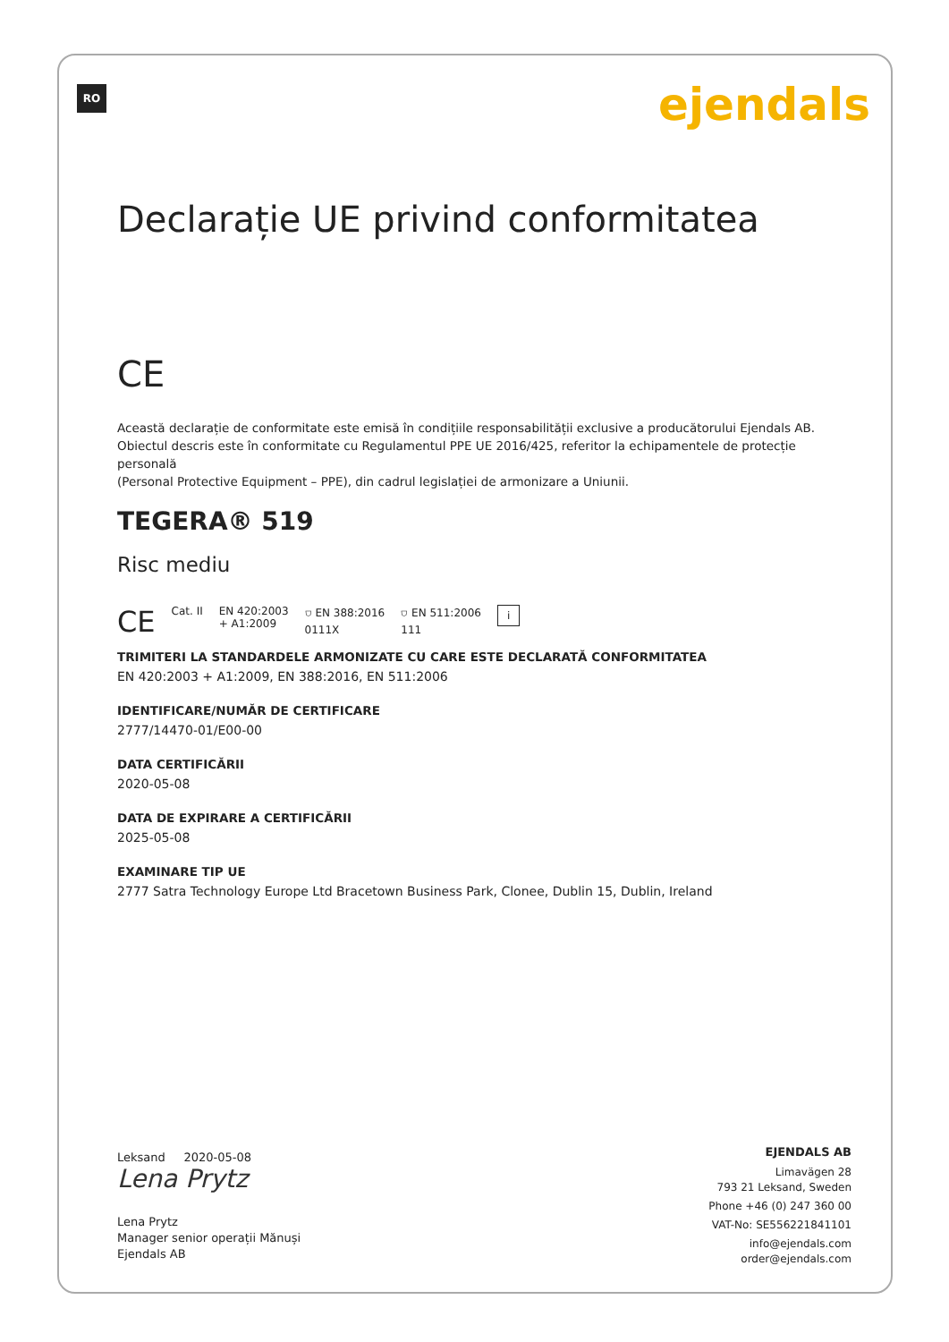RO ejendals
Declarație UE privind conformitatea
CE
Această declarație de conformitate este emisă în condițiile responsabilității exclusive a producătorului Ejendals AB.
Obiectul descris este în conformitate cu Regulamentul PPE UE 2016/425, referitor la echipamentele de protecție personală
(Personal Protective Equipment – PPE), din cadrul legislației de armonizare a Uniunii.
TEGERA® 519
Risc mediu
CE Cat. II EN 420:2003
+ A1:2009 ⛉ EN 388:2016
0111X ⛉ EN 511:2006
111 i
TRIMITERI LA STANDARDELE ARMONIZATE CU CARE ESTE DECLARATĂ CONFORMITATEA
EN 420:2003 + A1:2009, EN 388:2016, EN 511:2006
IDENTIFICARE/NUMĂR DE CERTIFICARE
2777/14470-01/E00-00
DATA CERTIFICĂRII
2020-05-08
DATA DE EXPIRARE A CERTIFICĂRII
2025-05-08
EXAMINARE TIP UE
2777 Satra Technology Europe Ltd Bracetown Business Park, Clonee, Dublin 15, Dublin, Ireland
Leksand 2020-05-08
Lena Prytz
Lena Prytz
Manager senior operații Mănuși
Ejendals AB
EJENDALS AB
Limavägen 28
793 21 Leksand, Sweden
Phone +46 (0) 247 360 00
VAT-No: SE556221841101
info@ejendals.com
order@ejendals.com